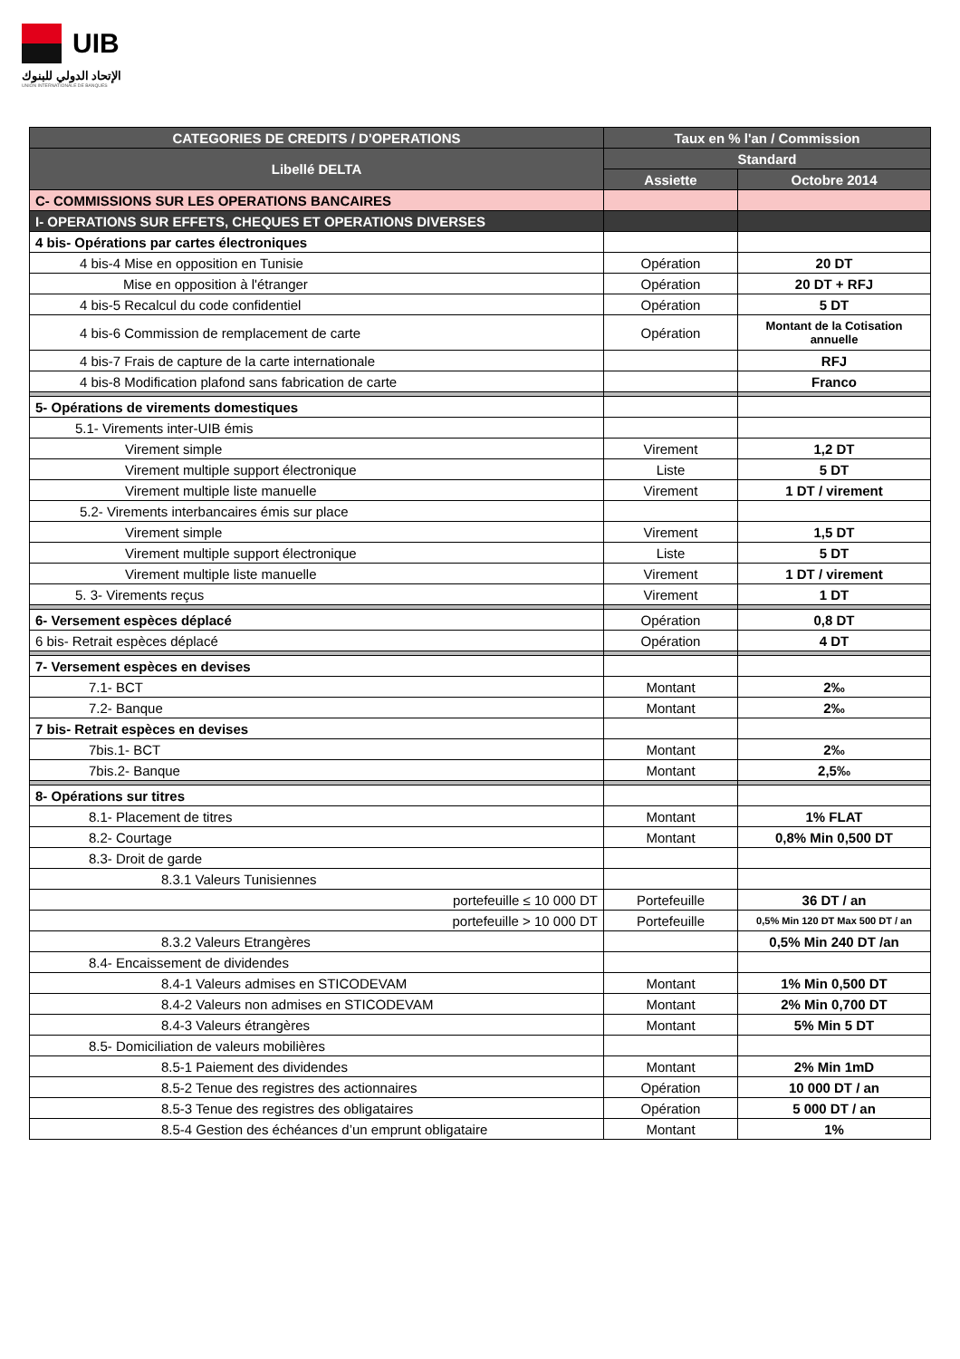UIB
الإتحاد الدولي للبنوك
UNION INTERNATIONALE DE BANQUES
| CATEGORIES DE CREDITS / D'OPERATIONS | Taux en % l'an / Commission | |
| --- | --- | --- |
| Libellé DELTA | Standard | |
| | Assiette | Octobre 2014 |
| C- COMMISSIONS SUR LES OPERATIONS BANCAIRES | | |
| I- OPERATIONS SUR EFFETS, CHEQUES ET OPERATIONS DIVERSES | | |
| 4 bis- Opérations par cartes électroniques | | |
| 4 bis-4 Mise en opposition en Tunisie | Opération | 20 DT |
| Mise en opposition à l'étranger | Opération | 20 DT + RFJ |
| 4 bis-5 Recalcul du code confidentiel | Opération | 5 DT |
| 4 bis-6 Commission de remplacement de carte | Opération | Montant de la Cotisation annuelle |
| 4 bis-7 Frais de capture de la carte internationale | | RFJ |
| 4 bis-8 Modification plafond sans fabrication de carte | | Franco |
| 5- Opérations de virements domestiques | | |
| 5.1- Virements inter-UIB émis | | |
| Virement simple | Virement | 1,2 DT |
| Virement multiple support électronique | Liste | 5 DT |
| Virement multiple liste manuelle | Virement | 1 DT / virement |
| 5.2- Virements interbancaires émis sur place | | |
| Virement simple | Virement | 1,5 DT |
| Virement multiple support électronique | Liste | 5 DT |
| Virement multiple liste manuelle | Virement | 1 DT / virement |
| 5. 3- Virements reçus | Virement | 1 DT |
| 6- Versement espèces déplacé | Opération | 0,8 DT |
| 6 bis- Retrait espèces déplacé | Opération | 4 DT |
| 7- Versement espèces en devises | | |
| 7.1- BCT | Montant | 2‰ |
| 7.2- Banque | Montant | 2‰ |
| 7 bis- Retrait espèces en devises | | |
| 7bis.1- BCT | Montant | 2‰ |
| 7bis.2- Banque | Montant | 2,5‰ |
| 8- Opérations sur titres | | |
| 8.1- Placement de titres | Montant | 1% FLAT |
| 8.2- Courtage | Montant | 0,8% Min 0,500 DT |
| 8.3- Droit de garde | | |
| 8.3.1 Valeurs Tunisiennes | | |
| portefeuille ≤ 10 000 DT | Portefeuille | 36 DT / an |
| portefeuille > 10 000 DT | Portefeuille | 0,5% Min 120 DT Max 500 DT / an |
| 8.3.2 Valeurs Etrangères | | 0,5% Min 240 DT /an |
| 8.4- Encaissement de dividendes | | |
| 8.4-1 Valeurs admises en STICODEVAM | Montant | 1% Min 0,500 DT |
| 8.4-2 Valeurs non admises en STICODEVAM | Montant | 2% Min 0,700 DT |
| 8.4-3 Valeurs étrangères | Montant | 5% Min 5 DT |
| 8.5- Domiciliation de valeurs mobilières | | |
| 8.5-1 Paiement des dividendes | Montant | 2% Min 1mD |
| 8.5-2 Tenue des registres des actionnaires | Opération | 10 000 DT / an |
| 8.5-3 Tenue des registres des obligataires | Opération | 5 000 DT / an |
| 8.5-4 Gestion des échéances d’un emprunt obligataire | Montant | 1% |